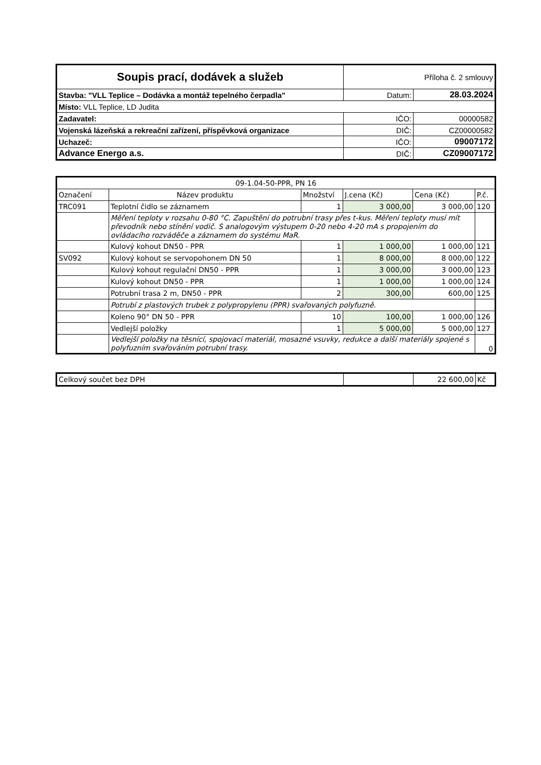| Soupis prací, dodávek a služeb | Příloha č. 2 smlouvy | |
| Stavba: "VLL Teplice – Dodávka a montáž tepelného čerpadla" | Datum: | 28.03.2024 |
| Místo: VLL Teplice, LD Judita | | |
| Zadavatel: | IČO: | 00000582 |
| Vojenská lázeňská a rekreační zařízení, příspěvková organizace | DIČ: | CZ00000582 |
| Uchazeč: | IČO: | 09007172 |
| Advance Energo a.s. | DIČ: | CZ09007172 |
| 09-1.04-50-PPR, PN 16 | | | | | |
| Označení | Název produktu | Množství | J.cena (Kč) | Cena (Kč) | P.č. |
| TRC091 | Teplotní čidlo se záznamem | 1 | 3 000,00 | 3 000,00 | 120 |
| | Měření teploty v rozsahu 0-80 °C. Zapuštění do potrubní trasy přes t-kus. Měření teploty musí mít převodník nebo stínění vodič. S analogovým výstupem 0-20 nebo 4-20 mA s propojením do ovládacího rozváděče a záznamem do systému MaR. | | | | |
| | Kulový kohout DN50 - PPR | 1 | 1 000,00 | 1 000,00 | 121 |
| SV092 | Kulový kohout se servopohonem DN 50 | 1 | 8 000,00 | 8 000,00 | 122 |
| | Kulový kohout regulační DN50 - PPR | 1 | 3 000,00 | 3 000,00 | 123 |
| | Kulový kohout DN50 - PPR | 1 | 1 000,00 | 1 000,00 | 124 |
| | Potrubní trasa 2 m, DN50 - PPR | 2 | 300,00 | 600,00 | 125 |
| | Potrubí z plastových trubek z polypropylenu (PPR) svařovaných polyfuzně. | | | | |
| | Koleno 90° DN 50 - PPR | 10 | 100,00 | 1 000,00 | 126 |
| | Vedlejší položky | 1 | 5 000,00 | 5 000,00 | 127 |
| | Vedlejší položky na těsnící, spojovací materiál, mosazné vsuvky, redukce a další materiály spojené s polyfuzním svařováním potrubní trasy. | | | | 0 |
| Celkový součet bez DPH | | 22 600,00 | Kč |